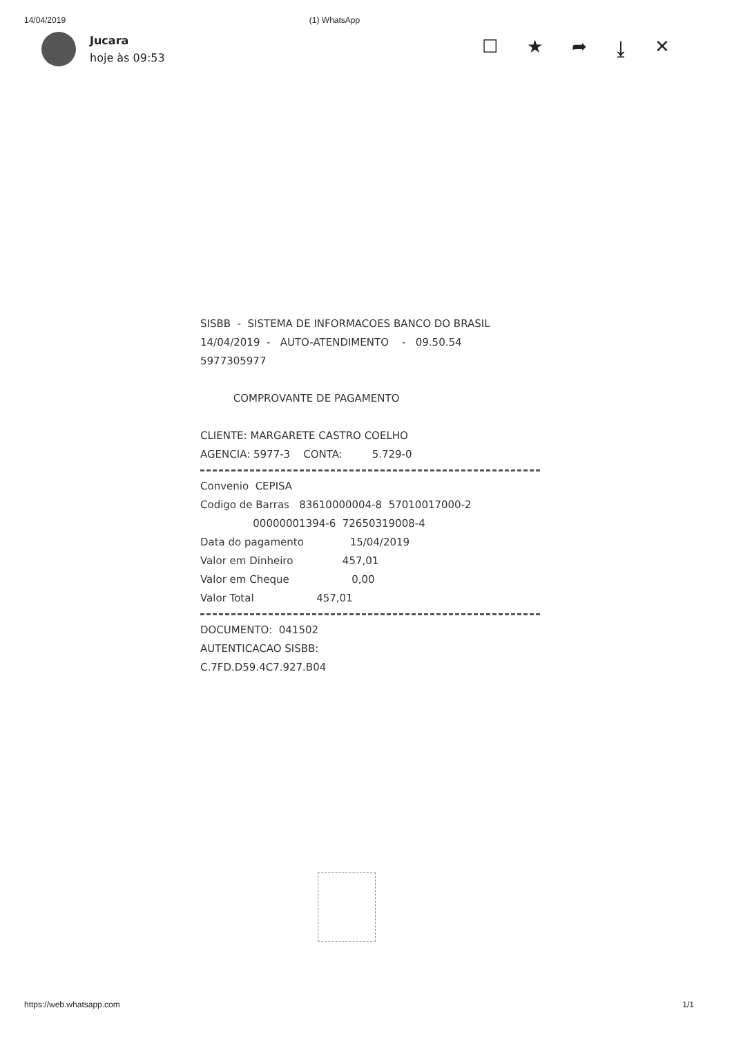14/04/2019 (1) WhatsApp
Jucara
hoje às 09:53
☐ ★ ➦ ⤓ ✕
SISBB - SISTEMA DE INFORMACOES BANCO DO BRASIL
14/04/2019 - AUTO-ATENDIMENTO - 09.50.54
5977305977
COMPROVANTE DE PAGAMENTO
CLIENTE: MARGARETE CASTRO COELHO
AGENCIA: 5977-3 CONTA: 5.729-0
Convenio CEPISA
Codigo de Barras 83610000004-8 57010017000-2
00000001394-6 72650319008-4
Data do pagamento 15/04/2019
Valor em Dinheiro 457,01
Valor em Cheque 0,00
Valor Total 457,01
DOCUMENTO: 041502
AUTENTICACAO SISBB:
C.7FD.D59.4C7.927.B04
https://web.whatsapp.com 1/1